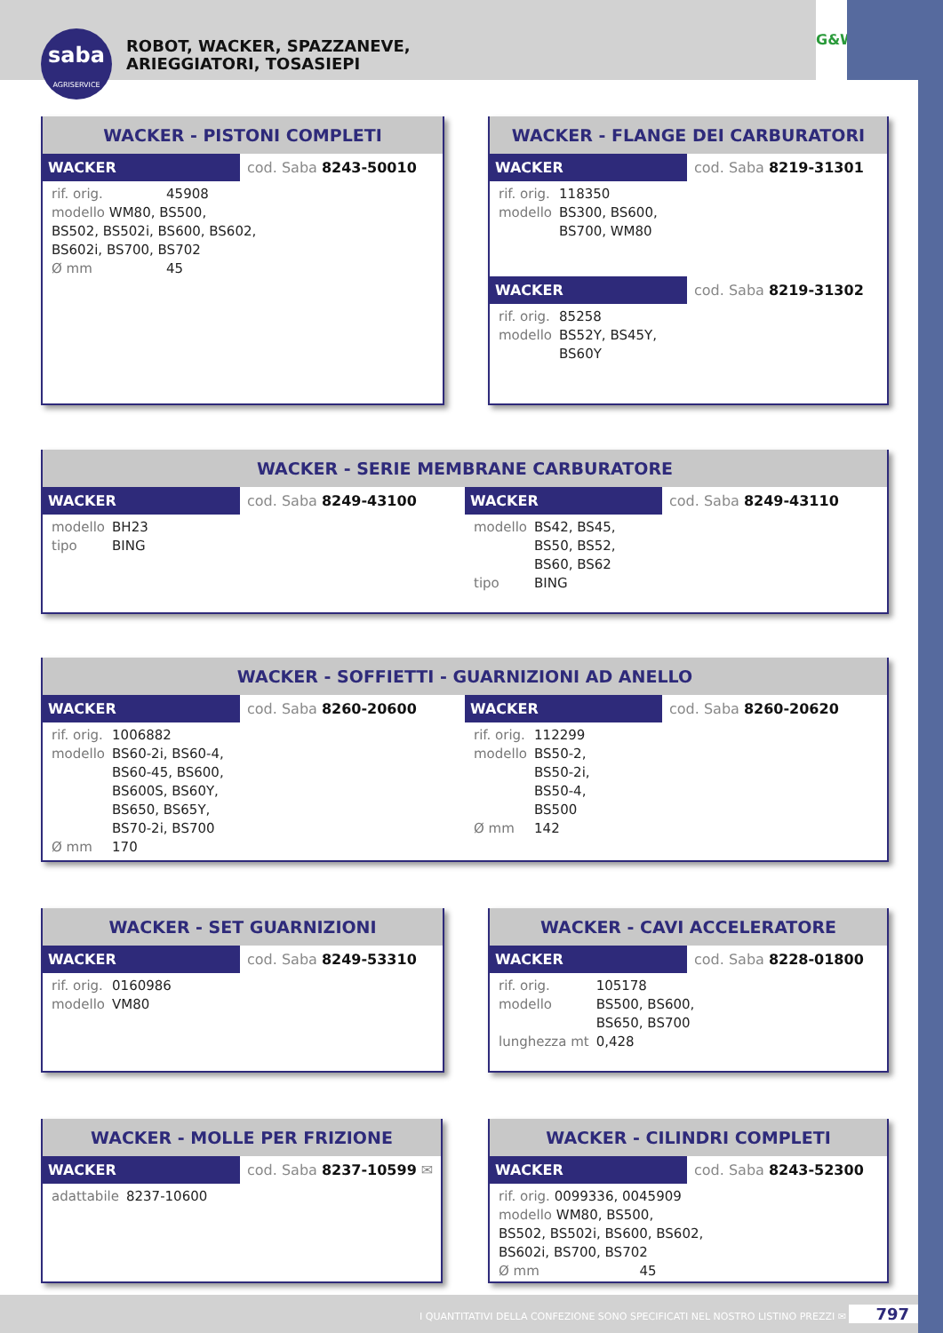saba
AGRISERVICE
ROBOT, WACKER, SPAZZANEVE,
ARIEGGIATORI, TOSASIEPI
G&W
WACKER - PISTONI COMPLETI
WACKER cod. Saba 8243-50010
| rif. orig. | 45908 |
| modello WM80, BS500, BS502, BS502i, BS600, BS602, BS602i, BS700, BS702 | |
| Ø mm | 45 |
WACKER - FLANGE DEI CARBURATORI
WACKER cod. Saba 8219-31301
| rif. orig. | 118350 |
| modello | BS300, BS600, BS700, WM80 |
WACKER cod. Saba 8219-31302
| rif. orig. | 85258 |
| modello | BS52Y, BS45Y, BS60Y |
WACKER - SERIE MEMBRANE CARBURATORE
WACKER cod. Saba 8249-43100
| modello | BH23 |
| tipo | BING |
WACKER cod. Saba 8249-43110
| modello | BS42, BS45, BS50, BS52, BS60, BS62 |
| tipo | BING |
WACKER - SOFFIETTI - GUARNIZIONI AD ANELLO
WACKER cod. Saba 8260-20600
| rif. orig. | 1006882 |
| modello | BS60-2i, BS60-4, BS60-45, BS600, BS600S, BS60Y, BS650, BS65Y, BS70-2i, BS700 |
| Ø mm | 170 |
WACKER cod. Saba 8260-20620
| rif. orig. | 112299 |
| modello | BS50-2, BS50-2i, BS50-4, BS500 |
| Ø mm | 142 |
WACKER - SET GUARNIZIONI
WACKER cod. Saba 8249-53310
| rif. orig. | 0160986 |
| modello | VM80 |
WACKER - CAVI ACCELERATORE
WACKER cod. Saba 8228-01800
| rif. orig. | 105178 |
| modello | BS500, BS600, BS650, BS700 |
| lunghezza mt | 0,428 |
WACKER - MOLLE PER FRIZIONE
WACKER cod. Saba 8237-10599 ✉
| adattabile | 8237-10600 |
WACKER - CILINDRI COMPLETI
WACKER cod. Saba 8243-52300
| rif. orig. 0099336, 0045909 modello WM80, BS500, BS502, BS502i, BS600, BS602, BS602i, BS700, BS702 | |
| Ø mm | 45 |
I QUANTITATIVI DELLA CONFEZIONE SONO SPECIFICATI NEL NOSTRO LISTINO PREZZI ✉ 797